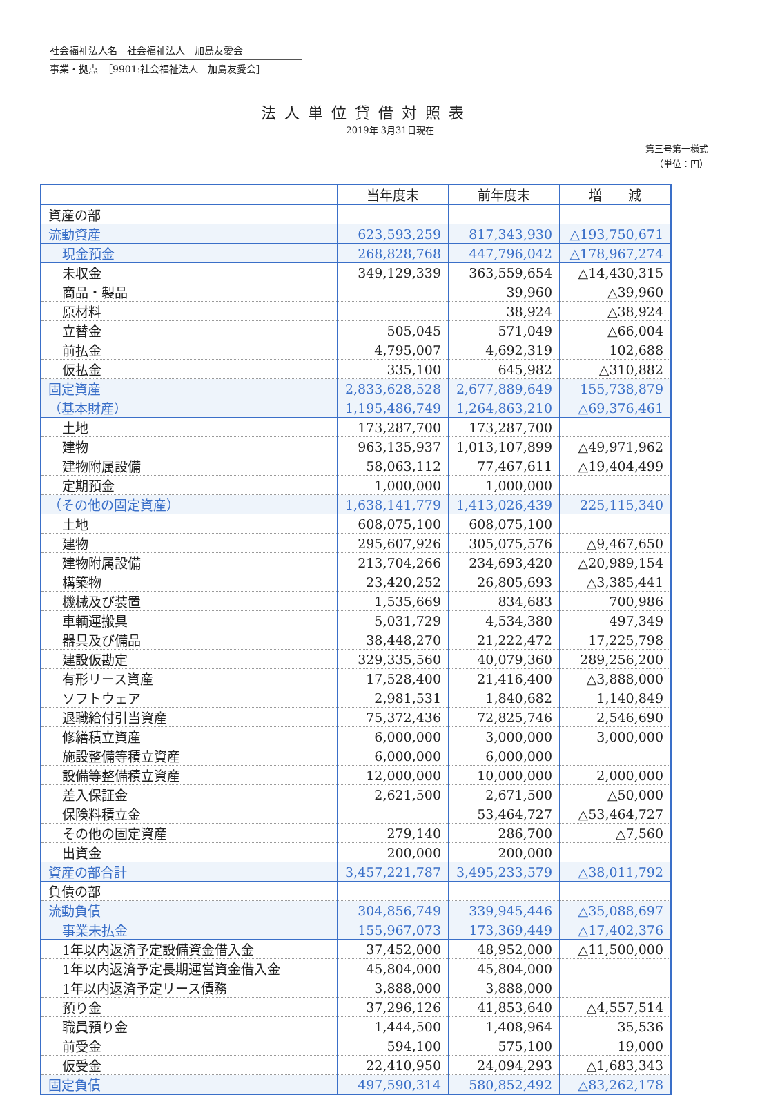社会福祉法人名　社会福祉法人　加島友愛会
事業・拠点　［9901:社会福祉法人　加島友愛会］
法人単位貸借対照表
2019年 3月31日現在
第三号第一様式
（単位：円）
| | 当年度末 | 前年度末 | 増 減 |
| --- | --- | --- | --- |
| 資産の部 | | | |
| 流動資産 | 623,593,259 | 817,343,930 | △193,750,671 |
| 現金預金 | 268,828,768 | 447,796,042 | △178,967,274 |
| 未収金 | 349,129,339 | 363,559,654 | △14,430,315 |
| 商品・製品 | | 39,960 | △39,960 |
| 原材料 | | 38,924 | △38,924 |
| 立替金 | 505,045 | 571,049 | △66,004 |
| 前払金 | 4,795,007 | 4,692,319 | 102,688 |
| 仮払金 | 335,100 | 645,982 | △310,882 |
| 固定資産 | 2,833,628,528 | 2,677,889,649 | 155,738,879 |
| （基本財産） | 1,195,486,749 | 1,264,863,210 | △69,376,461 |
| 土地 | 173,287,700 | 173,287,700 | |
| 建物 | 963,135,937 | 1,013,107,899 | △49,971,962 |
| 建物附属設備 | 58,063,112 | 77,467,611 | △19,404,499 |
| 定期預金 | 1,000,000 | 1,000,000 | |
| （その他の固定資産） | 1,638,141,779 | 1,413,026,439 | 225,115,340 |
| 土地 | 608,075,100 | 608,075,100 | |
| 建物 | 295,607,926 | 305,075,576 | △9,467,650 |
| 建物附属設備 | 213,704,266 | 234,693,420 | △20,989,154 |
| 構築物 | 23,420,252 | 26,805,693 | △3,385,441 |
| 機械及び装置 | 1,535,669 | 834,683 | 700,986 |
| 車輌運搬具 | 5,031,729 | 4,534,380 | 497,349 |
| 器具及び備品 | 38,448,270 | 21,222,472 | 17,225,798 |
| 建設仮勘定 | 329,335,560 | 40,079,360 | 289,256,200 |
| 有形リース資産 | 17,528,400 | 21,416,400 | △3,888,000 |
| ソフトウェア | 2,981,531 | 1,840,682 | 1,140,849 |
| 退職給付引当資産 | 75,372,436 | 72,825,746 | 2,546,690 |
| 修繕積立資産 | 6,000,000 | 3,000,000 | 3,000,000 |
| 施設整備等積立資産 | 6,000,000 | 6,000,000 | |
| 設備等整備積立資産 | 12,000,000 | 10,000,000 | 2,000,000 |
| 差入保証金 | 2,621,500 | 2,671,500 | △50,000 |
| 保険料積立金 | | 53,464,727 | △53,464,727 |
| その他の固定資産 | 279,140 | 286,700 | △7,560 |
| 出資金 | 200,000 | 200,000 | |
| 資産の部合計 | 3,457,221,787 | 3,495,233,579 | △38,011,792 |
| 負債の部 | | | |
| 流動負債 | 304,856,749 | 339,945,446 | △35,088,697 |
| 事業未払金 | 155,967,073 | 173,369,449 | △17,402,376 |
| 1年以内返済予定設備資金借入金 | 37,452,000 | 48,952,000 | △11,500,000 |
| 1年以内返済予定長期運営資金借入金 | 45,804,000 | 45,804,000 | |
| 1年以内返済予定リース債務 | 3,888,000 | 3,888,000 | |
| 預り金 | 37,296,126 | 41,853,640 | △4,557,514 |
| 職員預り金 | 1,444,500 | 1,408,964 | 35,536 |
| 前受金 | 594,100 | 575,100 | 19,000 |
| 仮受金 | 22,410,950 | 24,094,293 | △1,683,343 |
| 固定負債 | 497,590,314 | 580,852,492 | △83,262,178 |